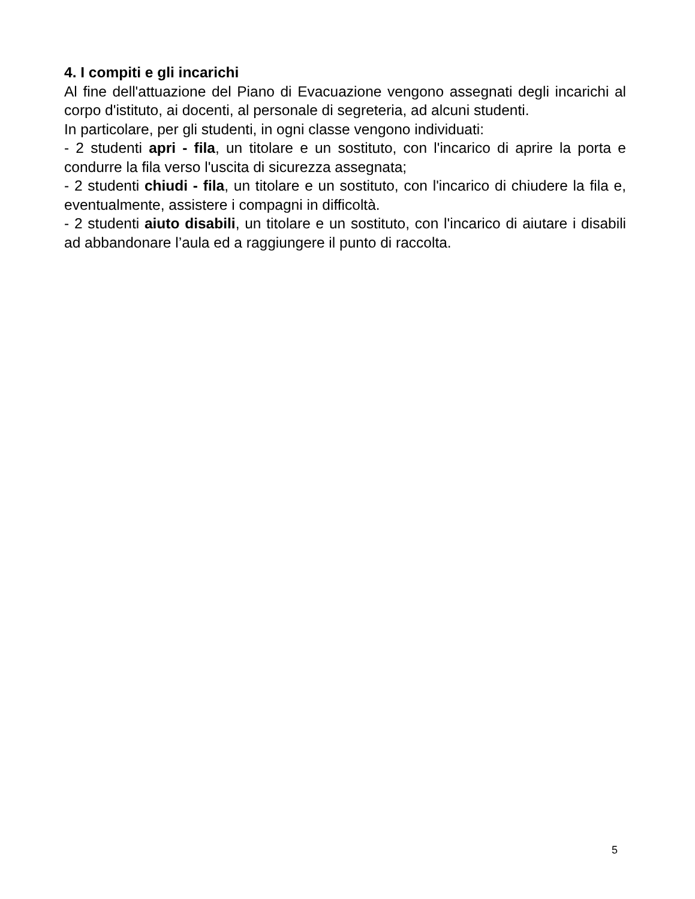4. I compiti e gli incarichi
Al fine dell'attuazione del Piano di Evacuazione vengono assegnati degli incarichi al corpo d'istituto, ai docenti, al personale di segreteria, ad alcuni studenti.
In particolare, per gli studenti, in ogni classe vengono individuati:
- 2 studenti apri - fila, un titolare e un sostituto, con l'incarico di aprire la porta e condurre la fila verso l'uscita di sicurezza assegnata;
- 2 studenti chiudi - fila, un titolare e un sostituto, con l'incarico di chiudere la fila e, eventualmente, assistere i compagni in difficoltà.
- 2 studenti aiuto disabili, un titolare e un sostituto, con l'incarico di aiutare i disabili ad abbandonare l’aula ed a raggiungere il punto di raccolta.
5